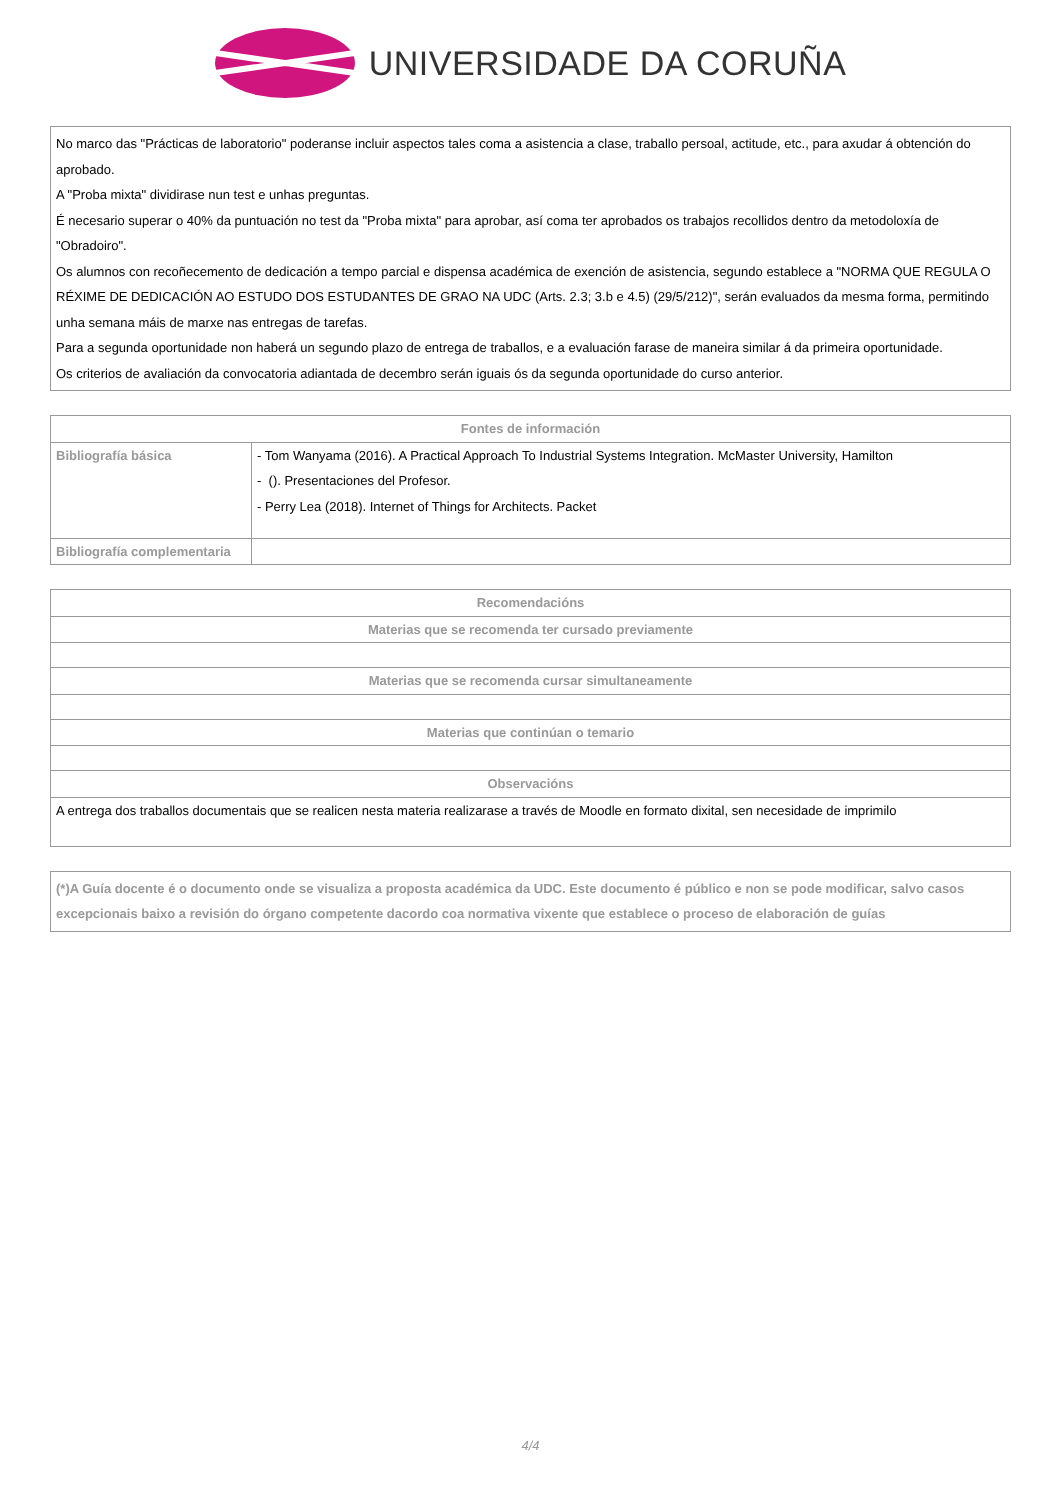UNIVERSIDADE DA CORUÑA
No marco das "Prácticas de laboratorio" poderanse incluir aspectos tales coma a asistencia a clase, traballo persoal, actitude, etc., para axudar á obtención do aprobado.
A "Proba mixta" dividirase nun test e unhas preguntas.
É necesario superar o 40% da puntuación no test da "Proba mixta" para aprobar, así coma ter aprobados os trabajos recollidos dentro da metodoloxía de "Obradoiro".
Os alumnos con recoñecemento de dedicación a tempo parcial e dispensa académica de exención de asistencia, segundo establece a "NORMA QUE REGULA O RÉXIME DE DEDICACIÓN AO ESTUDO DOS ESTUDANTES DE GRAO NA UDC (Arts. 2.3; 3.b e 4.5) (29/5/212)", serán evaluados da mesma forma, permitindo unha semana máis de marxe nas entregas de tarefas.
Para a segunda oportunidade non haberá un segundo plazo de entrega de traballos, e a evaluación farase de maneira similar á da primeira oportunidade.
Os criterios de avaliación da convocatoria adiantada de decembro serán iguais ós da segunda oportunidade do curso anterior.
| Fontes de información | |
| --- | --- |
| Bibliografía básica | - Tom Wanyama (2016). A Practical Approach To Industrial Systems Integration. McMaster University, Hamilton - (). Presentaciones del Profesor. - Perry Lea (2018). Internet of Things for Architects. Packet |
| Bibliografía complementaria | |
| Recomendacións |
| --- |
| Materias que se recomenda ter cursado previamente |
| Materias que se recomenda cursar simultaneamente |
| Materias que continúan o temario |
| Observacións |
| A entrega dos traballos documentais que se realicen nesta materia realizarase a través de Moodle en formato dixital, sen necesidade de imprimilo |
(*)A Guía docente é o documento onde se visualiza a proposta académica da UDC. Este documento é público e non se pode modificar, salvo casos excepcionais baixo a revisión do órgano competente dacordo coa normativa vixente que establece o proceso de elaboración de guías
4/4